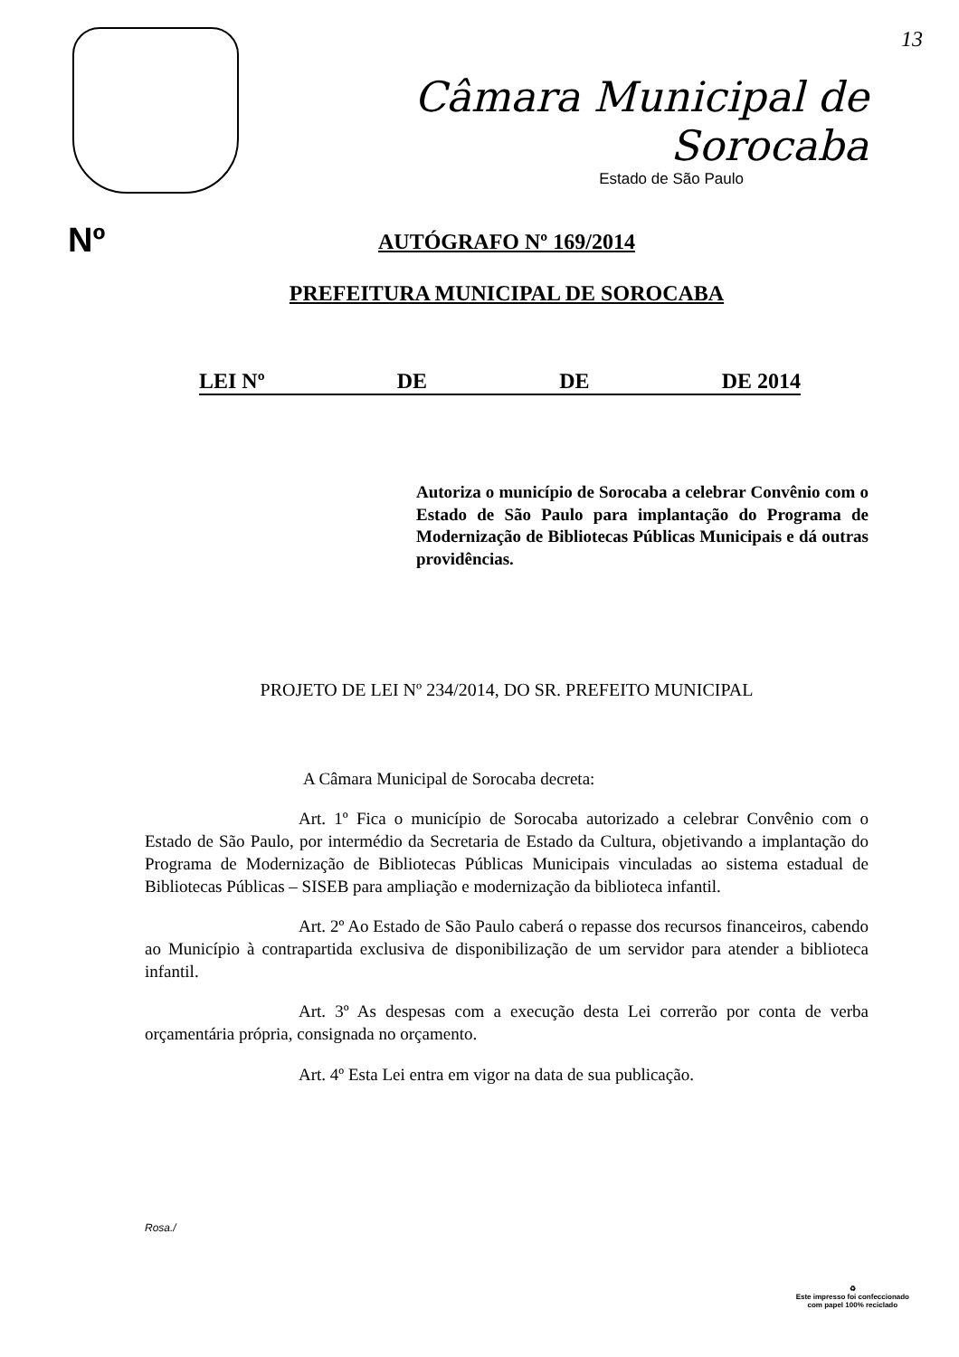13
Câmara Municipal de Sorocaba
Estado de São Paulo
Nº
AUTÓGRAFO Nº 169/2014
PREFEITURA MUNICIPAL DE SOROCABA
LEI Nº DE DE DE 2014
Autoriza o município de Sorocaba a celebrar Convênio com o Estado de São Paulo para implantação do Programa de Modernização de Bibliotecas Públicas Municipais e dá outras providências.
PROJETO DE LEI Nº 234/2014, DO SR. PREFEITO MUNICIPAL
A Câmara Municipal de Sorocaba decreta:
Art. 1º Fica o município de Sorocaba autorizado a celebrar Convênio com o Estado de São Paulo, por intermédio da Secretaria de Estado da Cultura, objetivando a implantação do Programa de Modernização de Bibliotecas Públicas Municipais vinculadas ao sistema estadual de Bibliotecas Públicas – SISEB para ampliação e modernização da biblioteca infantil.
Art. 2º Ao Estado de São Paulo caberá o repasse dos recursos financeiros, cabendo ao Município à contrapartida exclusiva de disponibilização de um servidor para atender a biblioteca infantil.
Art. 3º As despesas com a execução desta Lei correrão por conta de verba orçamentária própria, consignada no orçamento.
Art. 4º Esta Lei entra em vigor na data de sua publicação.
Rosa./
♻
Este impresso foi confeccionado
com papel 100% reciclado